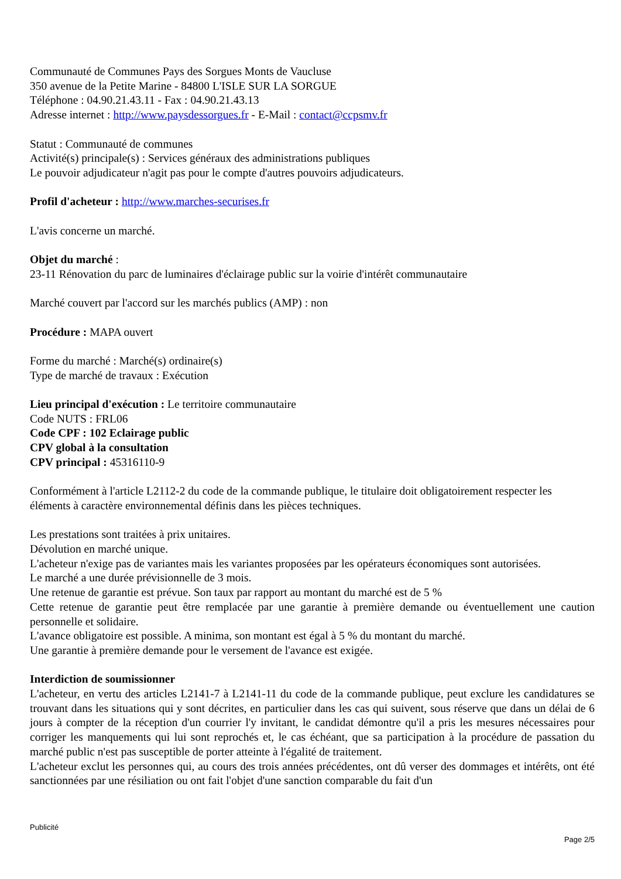Communauté de Communes Pays des Sorgues Monts de Vaucluse
350 avenue de la Petite Marine - 84800 L'ISLE SUR LA SORGUE
Téléphone : 04.90.21.43.11 - Fax : 04.90.21.43.13
Adresse internet : http://www.paysdessorgues.fr - E-Mail : contact@ccpsmv.fr
Statut : Communauté de communes
Activité(s) principale(s) : Services généraux des administrations publiques
Le pouvoir adjudicateur n'agit pas pour le compte d'autres pouvoirs adjudicateurs.
Profil d'acheteur : http://www.marches-securises.fr
L'avis concerne un marché.
Objet du marché :
23-11 Rénovation du parc de luminaires d'éclairage public sur la voirie d'intérêt communautaire
Marché couvert par l'accord sur les marchés publics (AMP) : non
Procédure : MAPA ouvert
Forme du marché : Marché(s) ordinaire(s)
Type de marché de travaux : Exécution
Lieu principal d'exécution : Le territoire communautaire
Code NUTS : FRL06
Code CPF : 102 Eclairage public
CPV global à la consultation
CPV principal : 45316110-9
Conformément à l'article L2112-2 du code de la commande publique, le titulaire doit obligatoirement respecter les éléments à caractère environnemental définis dans les pièces techniques.
Les prestations sont traitées à prix unitaires.
Dévolution en marché unique.
L'acheteur n'exige pas de variantes mais les variantes proposées par les opérateurs économiques sont autorisées.
Le marché a une durée prévisionnelle de 3 mois.
Une retenue de garantie est prévue. Son taux par rapport au montant du marché est de 5 %
Cette retenue de garantie peut être remplacée par une garantie à première demande ou éventuellement une caution personnelle et solidaire.
L'avance obligatoire est possible. A minima, son montant est égal à 5 % du montant du marché.
Une garantie à première demande pour le versement de l'avance est exigée.
Interdiction de soumissionner
L'acheteur, en vertu des articles L2141-7 à L2141-11 du code de la commande publique, peut exclure les candidatures se trouvant dans les situations qui y sont décrites, en particulier dans les cas qui suivent, sous réserve que dans un délai de 6 jours à compter de la réception d'un courrier l'y invitant, le candidat démontre qu'il a pris les mesures nécessaires pour corriger les manquements qui lui sont reprochés et, le cas échéant, que sa participation à la procédure de passation du marché public n'est pas susceptible de porter atteinte à l'égalité de traitement.
L'acheteur exclut les personnes qui, au cours des trois années précédentes, ont dû verser des dommages et intérêts, ont été sanctionnées par une résiliation ou ont fait l'objet d'une sanction comparable du fait d'un
Publicité
Page 2/5